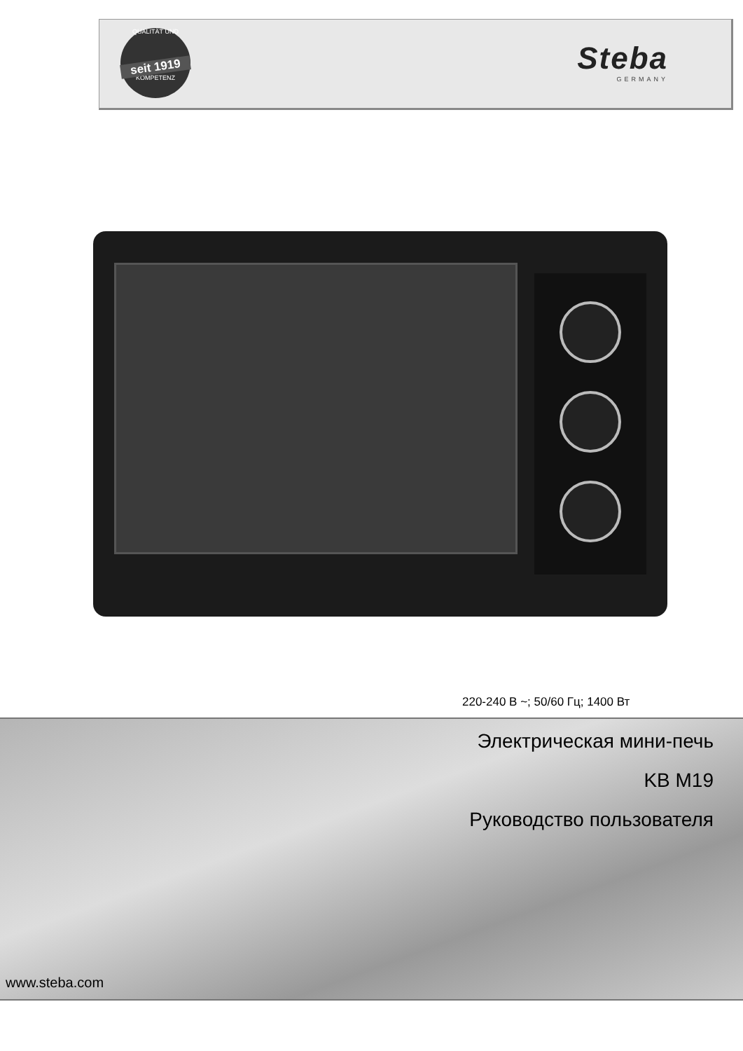QUALITÄT UND
seit 1919
KOMPETENZ
Steba
GERMANY
220-240 В ~; 50/60 Гц; 1400 Вт
Электрическая мини-печь
KB M19
Руководство пользователя
www.steba.com